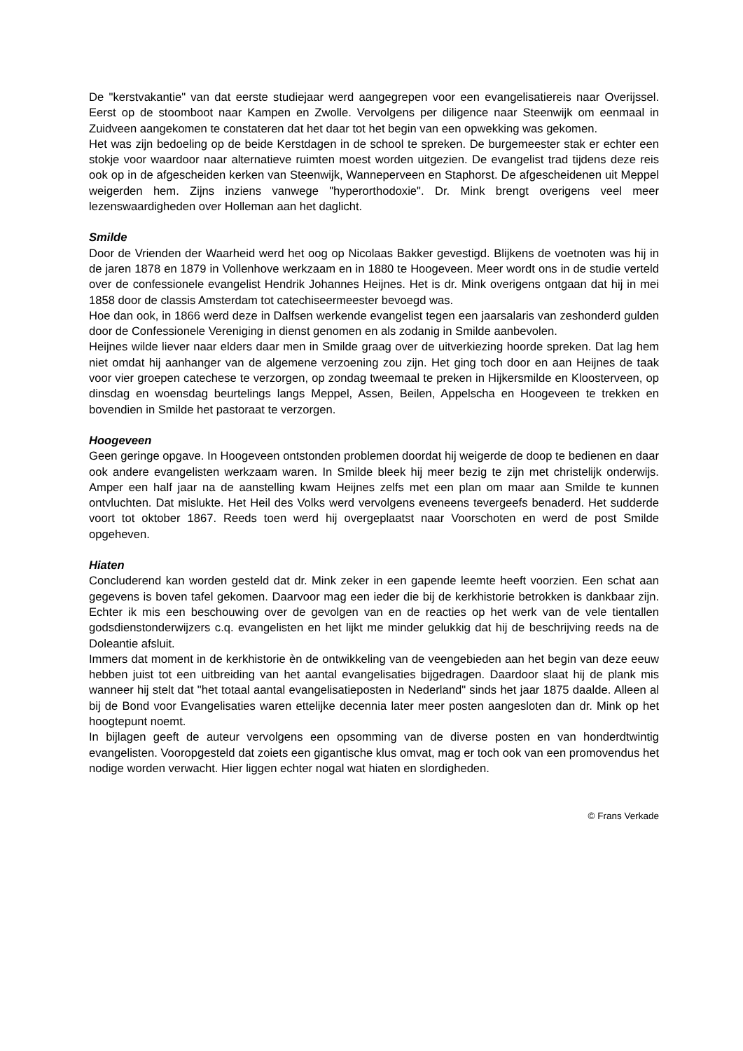De "kerstvakantie" van dat eerste studiejaar werd aangegrepen voor een evangelisatiereis naar Overijssel. Eerst op de stoomboot naar Kampen en Zwolle. Vervolgens per diligence naar Steenwijk om eenmaal in Zuidveen aangekomen te constateren dat het daar tot het begin van een opwekking was gekomen.
Het was zijn bedoeling op de beide Kerstdagen in de school te spreken. De burgemeester stak er echter een stokje voor waardoor naar alternatieve ruimten moest worden uitgezien. De evangelist trad tijdens deze reis ook op in de afgescheiden kerken van Steenwijk, Wanneperveen en Staphorst. De afgescheidenen uit Meppel weigerden hem. Zijns inziens vanwege "hyperorthodoxie". Dr. Mink brengt overigens veel meer lezenswaardigheden over Holleman aan het daglicht.
Smilde
Door de Vrienden der Waarheid werd het oog op Nicolaas Bakker gevestigd. Blijkens de voetnoten was hij in de jaren 1878 en 1879 in Vollenhove werkzaam en in 1880 te Hoogeveen. Meer wordt ons in de studie verteld over de confessionele evangelist Hendrik Johannes Heijnes. Het is dr. Mink overigens ontgaan dat hij in mei 1858 door de classis Amsterdam tot catechiseermeester bevoegd was.
Hoe dan ook, in 1866 werd deze in Dalfsen werkende evangelist tegen een jaarsalaris van zeshonderd gulden door de Confessionele Vereniging in dienst genomen en als zodanig in Smilde aanbevolen.
Heijnes wilde liever naar elders daar men in Smilde graag over de uitverkiezing hoorde spreken. Dat lag hem niet omdat hij aanhanger van de algemene verzoening zou zijn. Het ging toch door en aan Heijnes de taak voor vier groepen catechese te verzorgen, op zondag tweemaal te preken in Hijkersmilde en Kloosterveen, op dinsdag en woensdag beurtelings langs Meppel, Assen, Beilen, Appelscha en Hoogeveen te trekken en bovendien in Smilde het pastoraat te verzorgen.
Hoogeveen
Geen geringe opgave. In Hoogeveen ontstonden problemen doordat hij weigerde de doop te bedienen en daar ook andere evangelisten werkzaam waren. In Smilde bleek hij meer bezig te zijn met christelijk onderwijs. Amper een half jaar na de aanstelling kwam Heijnes zelfs met een plan om maar aan Smilde te kunnen ontvluchten. Dat mislukte. Het Heil des Volks werd vervolgens eveneens tevergeefs benaderd. Het sudderde voort tot oktober 1867. Reeds toen werd hij overgeplaatst naar Voorschoten en werd de post Smilde opgeheven.
Hiaten
Concluderend kan worden gesteld dat dr. Mink zeker in een gapende leemte heeft voorzien. Een schat aan gegevens is boven tafel gekomen. Daarvoor mag een ieder die bij de kerkhistorie betrokken is dankbaar zijn. Echter ik mis een beschouwing over de gevolgen van en de reacties op het werk van de vele tientallen godsdienstonderwijzers c.q. evangelisten en het lijkt me minder gelukkig dat hij de beschrijving reeds na de Doleantie afsluit.
Immers dat moment in de kerkhistorie èn de ontwikkeling van de veengebieden aan het begin van deze eeuw hebben juist tot een uitbreiding van het aantal evangelisaties bijgedragen. Daardoor slaat hij de plank mis wanneer hij stelt dat "het totaal aantal evangelisatieposten in Nederland" sinds het jaar 1875 daalde. Alleen al bij de Bond voor Evangelisaties waren ettelijke decennia later meer posten aangesloten dan dr. Mink op het hoogtepunt noemt.
In bijlagen geeft de auteur vervolgens een opsomming van de diverse posten en van honderdtwintig evangelisten. Vooropgesteld dat zoiets een gigantische klus omvat, mag er toch ook van een promovendus het nodige worden verwacht. Hier liggen echter nogal wat hiaten en slordigheden.
© Frans Verkade